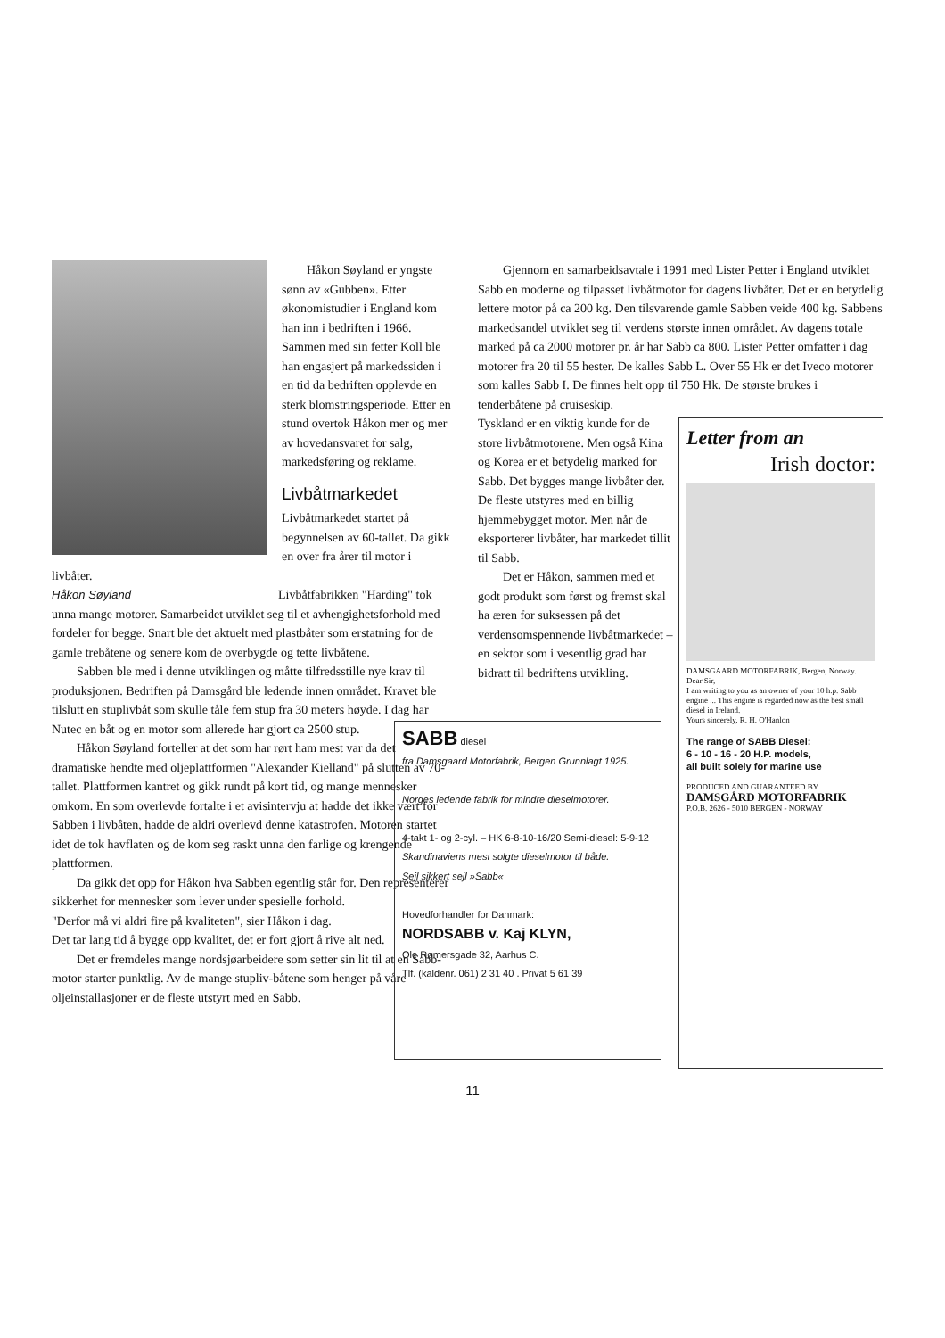Håkon Søyland er yngste sønn av «Gubben». Etter økonomistudier i England kom han inn i bedriften i 1966. Sammen med sin fetter Koll ble han engasjert på markedssiden i en tid da bedriften opplevde en sterk blomstringsperiode. Etter en stund overtok Håkon mer og mer av hovedansvaret for salg, markedsføring og reklame.
Livbåtmarkedet
Livbåtmarkedet startet på begynnelsen av 60-tallet. Da gikk en over fra årer til motor i livbåter.
Håkon Søyland
Livbåtfabrikken "Harding" tok unna mange motorer. Samarbeidet utviklet seg til et avhengighetsforhold med fordeler for begge. Snart ble det aktuelt med plastbåter som erstatning for de gamle trebåtene og senere kom de overbygde og tette livbåtene.
Sabben ble med i denne utviklingen og måtte tilfredsstille nye krav til produksjonen. Bedriften på Damsgård ble ledende innen området. Kravet ble tilslutt en stuplivbåt som skulle tåle fem stup fra 30 meters høyde. I dag har Nutec en båt og en motor som allerede har gjort ca 2500 stup.
Håkon Søyland forteller at det som har rørt ham mest var da det dramatiske hendte med oljeplattformen "Alexander Kielland" på slutten av 70-tallet. Plattformen kantret og gikk rundt på kort tid, og mange mennesker omkom. En som overlevde fortalte i et avisintervju at hadde det ikke vært for Sabben i livbåten, hadde de aldri overlevd denne katastrofen. Motoren startet idet de tok havflaten og de kom seg raskt unna den farlige og krengende plattformen.
Da gikk det opp for Håkon hva Sabben egentlig står for. Den representerer sikkerhet for mennesker som lever under spesielle forhold.
"Derfor må vi aldri fire på kvaliteten", sier Håkon i dag.
Det tar lang tid å bygge opp kvalitet, det er fort gjort å rive alt ned.
Det er fremdeles mange nordsjøarbeidere som setter sin lit til at en Sabb-motor starter punktlig. Av de mange stupliv-båtene som henger på våre oljeinstallasjoner er de fleste utstyrt med en Sabb.
Gjennom en samarbeidsavtale i 1991 med Lister Petter i England utviklet Sabb en moderne og tilpasset livbåtmotor for dagens livbåter. Det er en betydelig lettere motor på ca 200 kg. Den tilsvarende gamle Sabben veide 400 kg. Sabbens markedsandel utviklet seg til verdens største innen området. Av dagens totale marked på ca 2000 motorer pr. år har Sabb ca 800. Lister Petter omfatter i dag motorer fra 20 til 55 hester. De kalles Sabb L. Over 55 Hk er det Iveco motorer som kalles Sabb I. De finnes helt opp til 750 Hk. De største brukes i tenderbåtene på cruiseskip.
Letter from an
Irish doctor:
DAMSGAARD MOTORFABRIK, Bergen, Norway.
Dear Sir,
I am writing to you as an owner of your 10 h.p. Sabb engine ... This engine is regarded now as the best small diesel in Ireland.
Yours sincerely, R. H. O'Hanlon
The range of SABB Diesel:
6 - 10 - 16 - 20 H.P. models,
all built solely for marine use
PRODUCED AND GUARANTEED BY
DAMSGÅRD MOTORFABRIK
P.O.B. 2626 - 5010 BERGEN - NORWAY
Tyskland er en viktig kunde for de store livbåtmotorene. Men også Kina og Korea er et betydelig marked for Sabb. Det bygges mange livbåter der. De fleste utstyres med en billig hjemmebygget motor. Men når de eksporterer livbåter, har markedet tillit til Sabb.
Det er Håkon, sammen med et godt produkt som først og fremst skal ha æren for suksessen på det verdensomspennende livbåtmarkedet – en sektor som i vesentlig grad har bidratt til bedriftens utvikling.
SABB diesel
fra Damsgaard Motorfabrik, Bergen Grunnlagt 1925.
Norges ledende fabrik for mindre dieselmotorer.
4-takt 1- og 2-cyl. – HK 6-8-10-16/20 Semi-diesel: 5-9-12
Skandinaviens mest solgte dieselmotor til både.
Sejl sikkert sejl »Sabb«
Hovedforhandler for Danmark:
NORDSABB v. Kaj KLYN,
Ole Rømersgade 32, Aarhus C.
Tlf. (kaldenr. 061) 2 31 40 . Privat 5 61 39
11